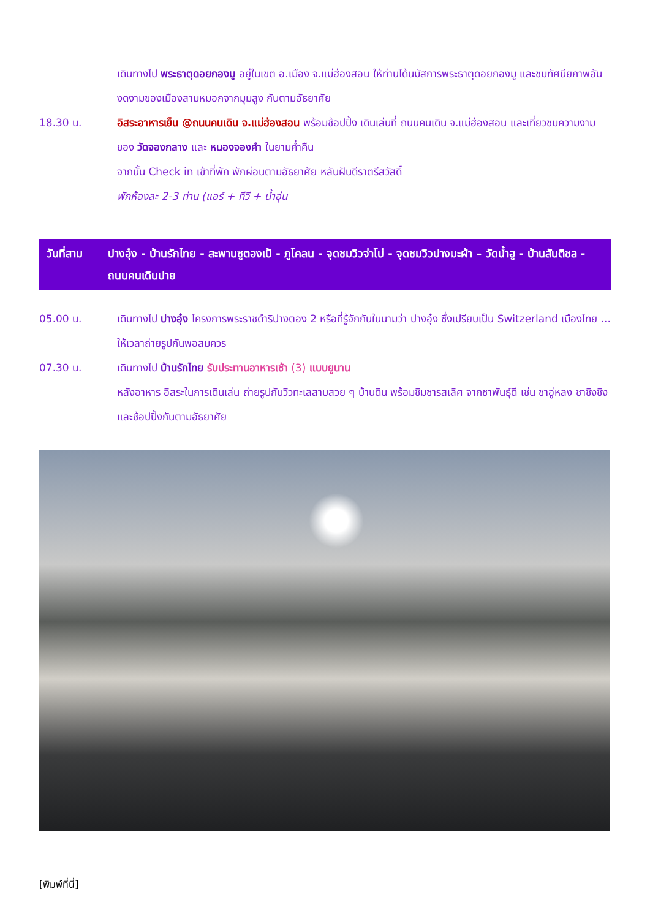เดินทางไป พระธาตุดอยกองมู อยู่ในเขต อ.เมือง จ.แม่ฮ่องสอน ให้ท่านได้นมัสการพระธาตุดอยกองมู และชมทัศนียภาพอันงดงามของเมืองสามหมอกจากมุมสูง กันตามอัธยาศัย
18.30 น. อิสระอาหารเย็น @ถนนคนเดิน จ.แม่ฮ่องสอน พร้อมช้อปปิ้ง เดินเล่นที่ ถนนคนเดิน จ.แม่ฮ่องสอน และเที่ยวชมความงามของ วัดจองกลาง และ หนองจองคำ ในยามค่ำคืน
จากนั้น Check in เข้าที่พัก พักผ่อนตามอัธยาศัย หลับฝันดีราตรีสวัสดิ์
พักห้องละ 2-3 ท่าน (แอร์ + ทีวี + น้ำอุ่น
วันที่สาม ปางอุ๋ง - บ้านรักไทย - สะพานซูตองเป้ - ภูโคลน - จุดชมวิวจ่าโบ่ - จุดชมวิวปางมะผ้า – วัดน้ำฮู - บ้านสันติชล - ถนนคนเดินปาย
05.00 น. เดินทางไป ปางอุ๋ง โครงการพระราชดำริปางตอง 2 หรือที่รู้จักกันในนามว่า ปางอุ๋ง ซึ่งเปรียบเป็น Switzerland เมืองไทย ... ให้เวลาถ่ายรูปกันพอสมควร
07.30 น. เดินทางไป บ้านรักไทย รับประทานอาหารเช้า (3) แบบยูนาน
หลังอาหาร อิสระในการเดินเล่น ถ่ายรูปกับวิวทะเลสาบสวย ๆ บ้านดิน พร้อมชิมชารสเลิศ จากชาพันธุ์ดี เช่น ชาอู่หลง ชาชิงชิง และช้อปปิ้งกันตามอัธยาศัย
[พิมพ์ที่นี่]